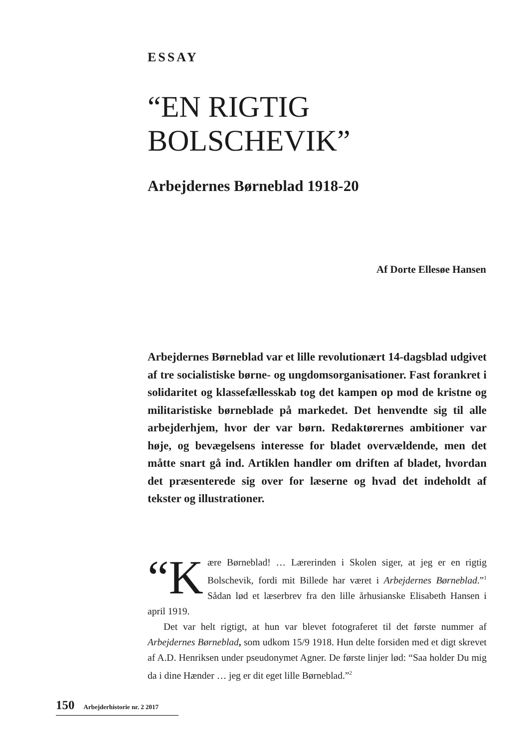ESSAY
“EN RIGTIG
BOLSCHEVIK”
Arbejdernes Børneblad 1918-20
Af Dorte Ellesøe Hansen
Arbejdernes Børneblad var et lille revolutionært 14-dagsblad udgivet af tre socialistiske børne- og ungdomsorganisationer. Fast forankret i solidaritet og klassefællesskab tog det kampen op mod de kristne og militaristiske børneblade på markedet. Det henvendte sig til alle arbejderhjem, hvor der var børn. Redaktørernes ambitioner var høje, og bevægelsens interesse for bladet overvældende, men det måtte snart gå ind. Artiklen handler om driften af bladet, hvordan det præsenterede sig over for læserne og hvad det indeholdt af tekster og illustrationer.
“K ære Børneblad! … Lærerinden i Skolen siger, at jeg er en rigtig Bolschevik, fordi mit Billede har været i Arbejdernes Børneblad.”<sup>1</sup> Sådan lød et læserbrev fra den lille århusianske Elisabeth Hansen i april 1919.
Det var helt rigtigt, at hun var blevet fotograferet til det første nummer af Arbejdernes Børneblad, som udkom 15/9 1918. Hun delte forsiden med et digt skrevet af A.D. Henriksen under pseudonymet Agner. De første linjer lød: “Saa holder Du mig da i dine Hænder … jeg er dit eget lille Børneblad.”<sup>2</sup>
150 Arbejderhistorie nr. 2 2017